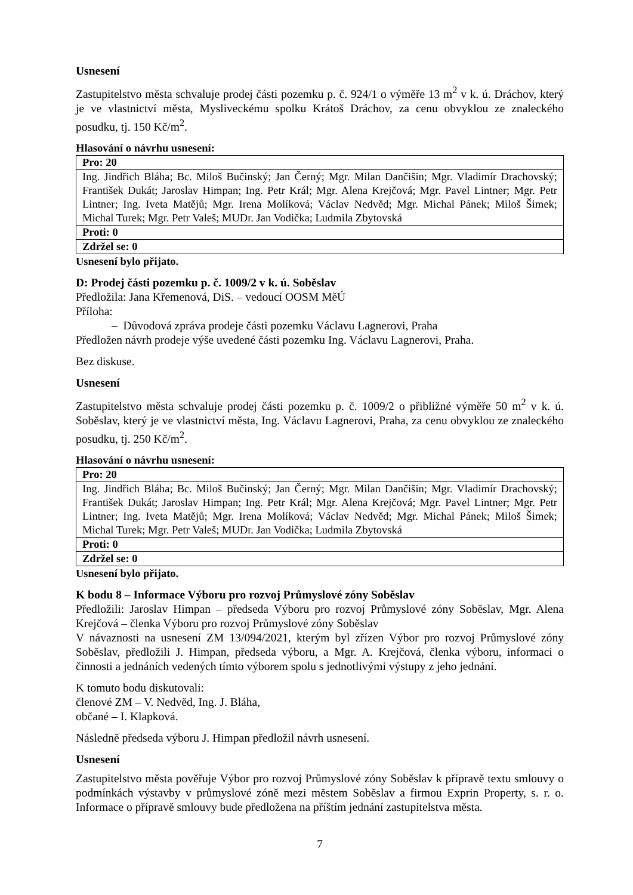Usnesení
Zastupitelstvo města schvaluje prodej části pozemku p. č. 924/1 o výměře 13 m<sup>2</sup> v k. ú. Dráchov, který je ve vlastnictví města, Mysliveckému spolku Krátoš Dráchov, za cenu obvyklou ze znaleckého posudku, tj. 150 Kč/m<sup>2</sup>.
Hlasování o návrhu usnesení:
| Pro: 20 |
| Ing. Jindřich Bláha; Bc. Miloš Bučinský; Jan Černý; Mgr. Milan Dančišin; Mgr. Vladimír Drachovský; František Dukát; Jaroslav Himpan; Ing. Petr Král; Mgr. Alena Krejčová; Mgr. Pavel Lintner; Mgr. Petr Lintner; Ing. Iveta Matějů; Mgr. Irena Molíková; Václav Nedvěd; Mgr. Michal Pánek; Miloš Šimek; Michal Turek; Mgr. Petr Valeš; MUDr. Jan Vodička; Ludmila Zbytovská |
| Proti: 0 |
| Zdržel se: 0 |
Usnesení bylo přijato.
D: Prodej části pozemku p. č. 1009/2 v k. ú. Soběslav
Předložila: Jana Křemenová, DiS. – vedoucí OOSM MěÚ
Příloha:
– Důvodová zpráva prodeje části pozemku Václavu Lagnerovi, Praha
Předložen návrh prodeje výše uvedené části pozemku Ing. Václavu Lagnerovi, Praha.
Bez diskuse.
Usnesení
Zastupitelstvo města schvaluje prodej části pozemku p. č. 1009/2 o přibližné výměře 50 m<sup>2</sup> v k. ú. Soběslav, který je ve vlastnictví města, Ing. Václavu Lagnerovi, Praha, za cenu obvyklou ze znaleckého posudku, tj. 250 Kč/m<sup>2</sup>.
Hlasování o návrhu usnesení:
| Pro: 20 |
| Ing. Jindřich Bláha; Bc. Miloš Bučinský; Jan Černý; Mgr. Milan Dančišin; Mgr. Vladimír Drachovský; František Dukát; Jaroslav Himpan; Ing. Petr Král; Mgr. Alena Krejčová; Mgr. Pavel Lintner; Mgr. Petr Lintner; Ing. Iveta Matějů; Mgr. Irena Molíková; Václav Nedvěd; Mgr. Michal Pánek; Miloš Šimek; Michal Turek; Mgr. Petr Valeš; MUDr. Jan Vodička; Ludmila Zbytovská |
| Proti: 0 |
| Zdržel se: 0 |
Usnesení bylo přijato.
K bodu 8 – Informace Výboru pro rozvoj Průmyslové zóny Soběslav
Předložili: Jaroslav Himpan – předseda Výboru pro rozvoj Průmyslové zóny Soběslav, Mgr. Alena Krejčová – členka Výboru pro rozvoj Průmyslové zóny Soběslav
V návaznosti na usnesení ZM 13/094/2021, kterým byl zřízen Výbor pro rozvoj Průmyslové zóny Soběslav, předložili J. Himpan, předseda výboru, a Mgr. A. Krejčová, členka výboru, informaci o činnosti a jednáních vedených tímto výborem spolu s jednotlivými výstupy z jeho jednání.
K tomuto bodu diskutovali:
členové ZM – V. Nedvěd, Ing. J. Bláha,
občané – I. Klapková.
Následně předseda výboru J. Himpan předložil návrh usnesení.
Usnesení
Zastupitelstvo města pověřuje Výbor pro rozvoj Průmyslové zóny Soběslav k přípravě textu smlouvy o podmínkách výstavby v průmyslové zóně mezi městem Soběslav a firmou Exprin Property, s. r. o. Informace o přípravě smlouvy bude předložena na příštím jednání zastupitelstva města.
7